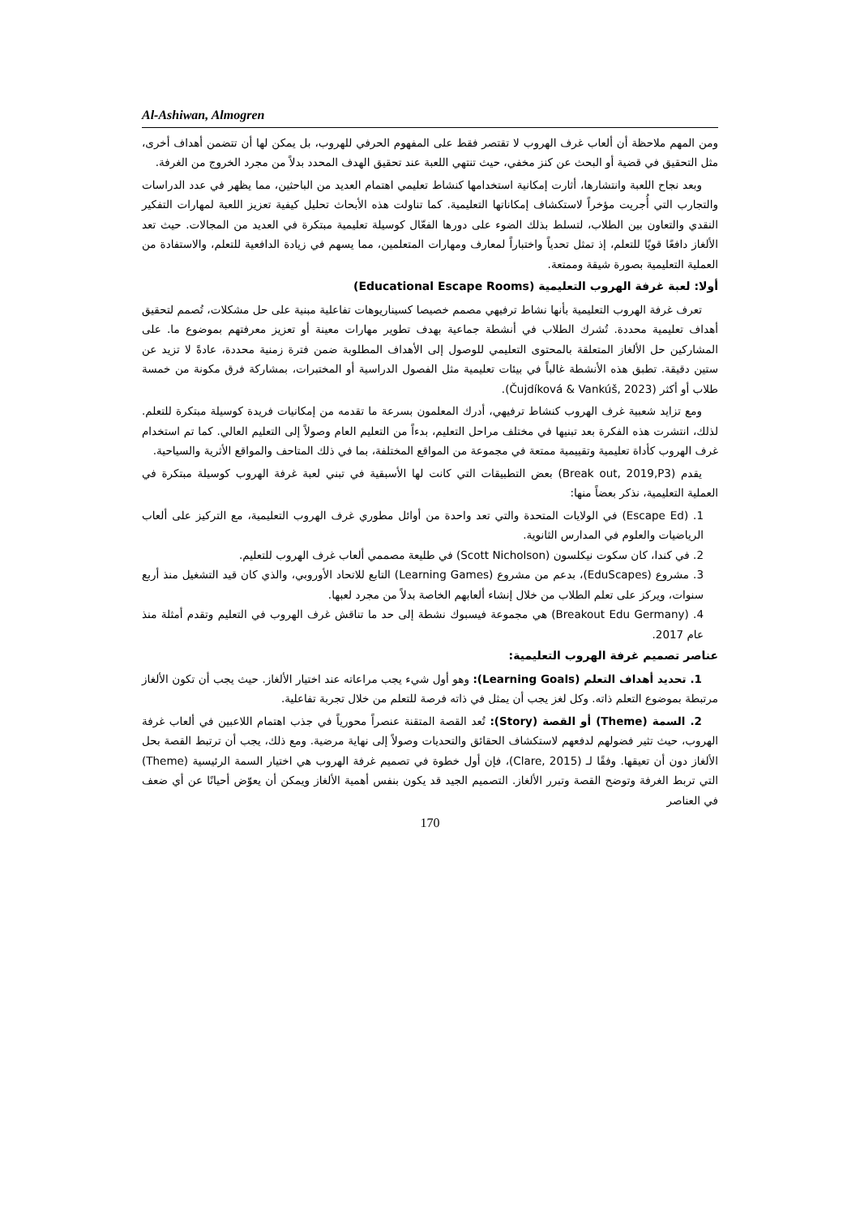Al-Ashiwan, Almogren
ومن المهم ملاحظة أن ألعاب غرف الهروب لا تقتصر فقط على المفهوم الحرفي للهروب، بل يمكن لها أن تتضمن أهداف أخرى، مثل التحقيق في قضية أو البحث عن كنز مخفي، حيث تنتهي اللعبة عند تحقيق الهدف المحدد بدلاً من مجرد الخروج من الغرفة.
وبعد نجاح اللعبة وانتشارها، أثارت إمكانية استخدامها كنشاط تعليمي اهتمام العديد من الباحثين، مما يظهر في عدد الدراسات والتجارب التي أُجريت مؤخراً لاستكشاف إمكاناتها التعليمية. كما تناولت هذه الأبحاث تحليل كيفية تعزيز اللعبة لمهارات التفكير النقدي والتعاون بين الطلاب، لتسلط بذلك الضوء على دورها الفعّال كوسيلة تعليمية مبتكرة في العديد من المجالات. حيث تعد الألغاز دافعًا قويًا للتعلم، إذ تمثل تحدياً واختباراً لمعارف ومهارات المتعلمين، مما يسهم في زيادة الدافعية للتعلم، والاستفادة من العملية التعليمية بصورة شيقة وممتعة.
أولا: لعبة غرفة الهروب التعليمية (Educational Escape Rooms)
تعرف غرفة الهروب التعليمية بأنها نشاط ترفيهي مصمم خصيصا كسيناريوهات تفاعلية مبنية على حل مشكلات، تُصمم لتحقيق أهداف تعليمية محددة. تُشرك الطلاب في أنشطة جماعية بهدف تطوير مهارات معينة أو تعزيز معرفتهم بموضوع ما. على المشاركين حل الألغاز المتعلقة بالمحتوى التعليمي للوصول إلى الأهداف المطلوبة ضمن فترة زمنية محددة، عادةً لا تزيد عن ستين دقيقة. تطبق هذه الأنشطة غالباً في بيئات تعليمية مثل الفصول الدراسية أو المختبرات، بمشاركة فرق مكونة من خمسة طلاب أو أكثر (Čujdíková & Vankúš, 2023).
ومع تزايد شعبية غرف الهروب كنشاط ترفيهي، أدرك المعلمون بسرعة ما تقدمه من إمكانيات فريدة كوسيلة مبتكرة للتعلم. لذلك، انتشرت هذه الفكرة بعد تبنيها في مختلف مراحل التعليم، بدءاً من التعليم العام وصولاً إلى التعليم العالي. كما تم استخدام غرف الهروب كأداة تعليمية وتقييمية ممتعة في مجموعة من المواقع المختلفة، بما في ذلك المتاحف والمواقع الأثرية والسياحية.
يقدم (Break out, 2019,P3) بعض التطبيقات التي كانت لها الأسبقية في تبني لعبة غرفة الهروب كوسيلة مبتكرة في العملية التعليمية، نذكر بعضاً منها:
1. (Escape Ed) في الولايات المتحدة والتي تعد واحدة من أوائل مطوري غرف الهروب التعليمية، مع التركيز على ألعاب الرياضيات والعلوم في المدارس الثانوية.
2. في كندا، كان سكوت نيكلسون (Scott Nicholson) في طليعة مصممي ألعاب غرف الهروب للتعليم.
3. مشروع (EduScapes)، بدعم من مشروع (Learning Games) التابع للاتحاد الأوروبي، والذي كان قيد التشغيل منذ أربع سنوات، ويركز على تعلم الطلاب من خلال إنشاء ألعابهم الخاصة بدلاً من مجرد لعبها.
4. (Breakout Edu Germany) هي مجموعة فيسبوك نشطة إلى حد ما تناقش غرف الهروب في التعليم وتقدم أمثلة منذ عام 2017.
عناصر تصميم غرفة الهروب التعليمية:
1. تحديد أهداف التعلم (Learning Goals): وهو أول شيء يجب مراعاته عند اختيار الألغاز. حيث يجب أن تكون الألغاز مرتبطة بموضوع التعلم ذاته. وكل لغز يجب أن يمثل في ذاته فرصة للتعلم من خلال تجربة تفاعلية.
2. السمة (Theme) أو القصة (Story): تُعد القصة المتقنة عنصراً محورياً في جذب اهتمام اللاعبين في ألعاب غرفة الهروب، حيث تثير فضولهم لدفعهم لاستكشاف الحقائق والتحديات وصولاً إلى نهاية مرضية. ومع ذلك، يجب أن ترتبط القصة بحل الألغاز دون أن تعيقها. وفقًا لـ (Clare, 2015)، فإن أول خطوة في تصميم غرفة الهروب هي اختيار السمة الرئيسية (Theme) التي تربط الغرفة وتوضح القصة وتبرر الألغاز. التصميم الجيد قد يكون بنفس أهمية الألغاز ويمكن أن يعوّض أحيانًا عن أي ضعف في العناصر
170